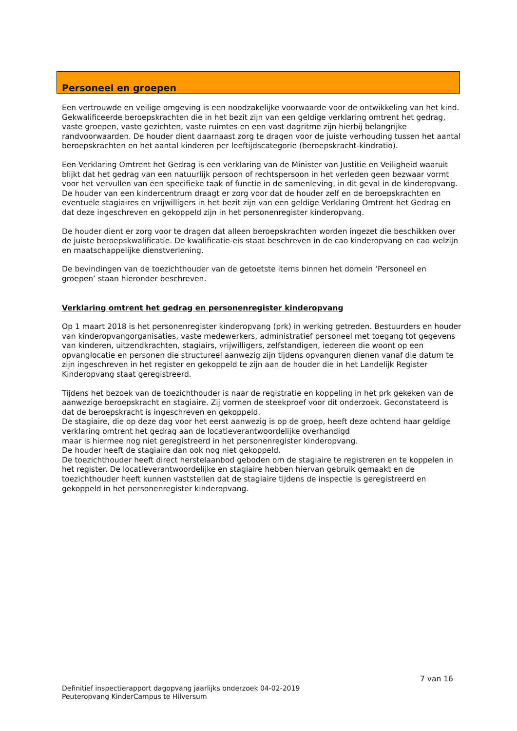Personeel en groepen
Een vertrouwde en veilige omgeving is een noodzakelijke voorwaarde voor de ontwikkeling van het kind. Gekwalificeerde beroepskrachten die in het bezit zijn van een geldige verklaring omtrent het gedrag, vaste groepen, vaste gezichten, vaste ruimtes en een vast dagritme zijn hierbij belangrijke randvoorwaarden. De houder dient daarnaast zorg te dragen voor de juiste verhouding tussen het aantal beroepskrachten en het aantal kinderen per leeftijdscategorie (beroepskracht-kindratio).
Een Verklaring Omtrent het Gedrag is een verklaring van de Minister van Justitie en Veiligheid waaruit blijkt dat het gedrag van een natuurlijk persoon of rechtspersoon in het verleden geen bezwaar vormt voor het vervullen van een specifieke taak of functie in de samenleving, in dit geval in de kinderopvang. De houder van een kindercentrum draagt er zorg voor dat de houder zelf en de beroepskrachten en eventuele stagiaires en vrijwilligers in het bezit zijn van een geldige Verklaring Omtrent het Gedrag en dat deze ingeschreven en gekoppeld zijn in het personenregister kinderopvang.
De houder dient er zorg voor te dragen dat alleen beroepskrachten worden ingezet die beschikken over de juiste beroepskwalificatie. De kwalificatie-eis staat beschreven in de cao kinderopvang en cao welzijn en maatschappelijke dienstverlening.
De bevindingen van de toezichthouder van de getoetste items binnen het domein ‘Personeel en groepen’ staan hieronder beschreven.
Verklaring omtrent het gedrag en personenregister kinderopvang
Op 1 maart 2018 is het personenregister kinderopvang (prk) in werking getreden. Bestuurders en houder van kinderopvangorganisaties, vaste medewerkers, administratief personeel met toegang tot gegevens van kinderen, uitzendkrachten, stagiairs, vrijwilligers, zelfstandigen, iedereen die woont op een opvanglocatie en personen die structureel aanwezig zijn tijdens opvanguren dienen vanaf die datum te zijn ingeschreven in het register en gekoppeld te zijn aan de houder die in het Landelijk Register Kinderopvang staat geregistreerd.
Tijdens het bezoek van de toezichthouder is naar de registratie en koppeling in het prk gekeken van de aanwezige beroepskracht en stagiaire. Zij vormen de steekproef voor dit onderzoek. Geconstateerd is dat de beroepskracht is ingeschreven en gekoppeld.
De stagiaire, die op deze dag voor het eerst aanwezig is op de groep, heeft deze ochtend haar geldige verklaring omtrent het gedrag aan de locatieverantwoordelijke overhandigd
maar is hiermee nog niet geregistreerd in het personenregister kinderopvang.
De houder heeft de stagiaire dan ook nog niet gekoppeld.
De toezichthouder heeft direct herstelaanbod geboden om de stagiaire te registreren en te koppelen in het register. De locatieverantwoordelijke en stagiaire hebben hiervan gebruik gemaakt en de toezichthouder heeft kunnen vaststellen dat de stagiaire tijdens de inspectie is geregistreerd en gekoppeld in het personenregister kinderopvang.
7 van 16
Definitief inspectierapport dagopvang jaarlijks onderzoek 04-02-2019
Peuteropvang KinderCampus te Hilversum